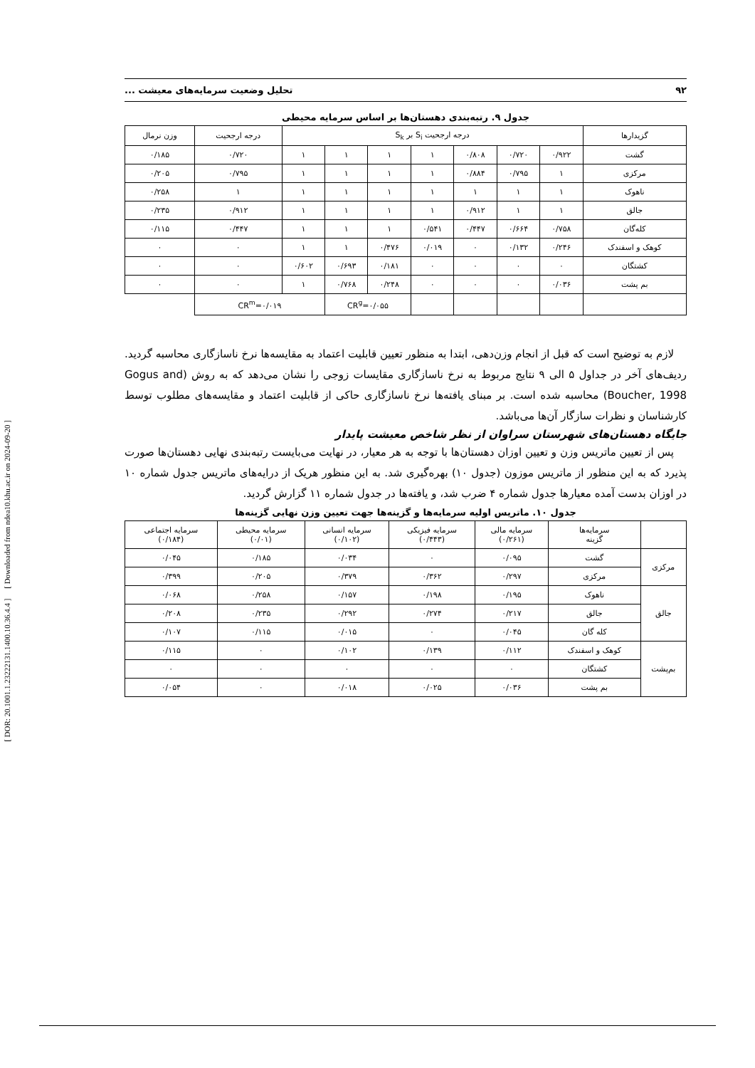[ DOR: 20.1001.1.23222131.1400.10.36.4.4 ] [ Downloaded from ndea10.khu.ac.ir on 2024-09-20 ]
۹۲ تحلیل وضعیت سرمایه‌های معیشت ...
جدول ۹. رتبه‌بندی دهستان‌ها بر اساس سرمایه محیطی
| گزیدارها | درجه ارجحیت S<sub>i</sub> بر S<sub>k</sub> | | | | | | | درجه ارجحیت | وزن نرمال |
| گشت | ۰/۹۲۲ | ۰/۷۲۰ | ۰/۸۰۸ | ۱ | ۱ | ۱ | ۱ | ۰/۷۲۰ | ۰/۱۸۵ |
| مرکزی | ۱ | ۰/۷۹۵ | ۰/۸۸۴ | ۱ | ۱ | ۱ | ۱ | ۰/۷۹۵ | ۰/۲۰۵ |
| ناهوک | ۱ | ۱ | ۱ | ۱ | ۱ | ۱ | ۱ | ۱ | ۰/۲۵۸ |
| جالق | ۱ | ۱ | ۰/۹۱۲ | ۱ | ۱ | ۱ | ۱ | ۰/۹۱۲ | ۰/۲۳۵ |
| کله‌گان | ۰/۷۵۸ | ۰/۶۶۴ | ۰/۴۴۷ | ۰/۵۴۱ | ۱ | ۱ | ۱ | ۰/۴۴۷ | ۰/۱۱۵ |
| کوهک و اسفندک | ۰/۲۴۶ | ۰/۱۳۲ | ۰ | ۰/۰۱۹ | ۰/۴۷۶ | ۱ | ۱ | ۰ | ۰ |
| کشتگان | ۰ | ۰ | ۰ | ۰ | ۰/۱۸۱ | ۰/۶۹۳ | ۰/۶۰۲ | ۰ | ۰ |
| بم پشت | ۰/۰۳۶ | ۰ | ۰ | ۰ | ۰/۲۴۸ | ۰/۷۶۸ | ۱ | ۰ | ۰ |
| | | | | | CR<sup>g</sup>=۰/۰۵۵ | | CR<sup>m</sup>=۰/۰۱۹ | | |
لازم به توضیح است که قبل از انجام وزن‌دهی، ابتدا به منظور تعیین قابلیت اعتماد به مقایسه‌ها نرخ ناسازگاری محاسبه گردید. ردیف‌های آخر در جداول ۵ الی ۹ نتایج مربوط به نرخ ناسازگاری مقایسات زوجی را نشان می‌دهد که به روش (Gogus and Boucher, 1998) محاسبه شده است. بر مبنای یافته‌ها نرخ ناسازگاری حاکی از قابلیت اعتماد و مقایسه‌های مطلوب توسط کارشناسان و نظرات سازگار آن‌ها می‌باشد.
جایگاه دهستان‌های شهرستان سراوان از نظر شاخص معیشت پایدار
پس از تعیین ماتریس وزن و تعیین اوزان دهستان‌ها با توجه به هر معیار، در نهایت می‌بایست رتبه‌بندی نهایی دهستان‌ها صورت پذیرد که به این منظور از ماتریس موزون (جدول ۱۰) بهره‌گیری شد. به این منظور هریک از درایه‌های ماتریس جدول شماره ۱۰ در اوزان بدست آمده معیارها جدول شماره ۴ ضرب شد، و یافته‌ها در جدول شماره ۱۱ گزارش گردید.
جدول ۱۰. ماتریس اولیه سرمایه‌ها و گزینه‌ها جهت تعیین وزن نهایی گزینه‌ها
| | سرمایه‌ها گزینه | سرمایه مالی (۰/۲۶۱) | سرمایه فیزیکی (۰/۴۴۳) | سرمایه انسانی (۰/۱۰۲) | سرمایه محیطی (۰/۰۱) | سرمایه اجتماعی (۰/۱۸۴) |
| مرکزی | گشت | ۰/۰۹۵ | ۰ | ۰/۰۳۴ | ۰/۱۸۵ | ۰/۰۴۵ |
| | مرکزی | ۰/۲۹۷ | ۰/۳۶۲ | ۰/۳۷۹ | ۰/۲۰۵ | ۰/۳۹۹ |
| جالق | ناهوک | ۰/۱۹۵ | ۰/۱۹۸ | ۰/۱۵۷ | ۰/۲۵۸ | ۰/۰۶۸ |
| | جالق | ۰/۲۱۷ | ۰/۲۷۴ | ۰/۲۹۲ | ۰/۲۳۵ | ۰/۲۰۸ |
| | کله گان | ۰/۰۴۵ | ۰ | ۰/۰۱۵ | ۰/۱۱۵ | ۰/۱۰۷ |
| بم‌پشت | کوهک و اسفندک | ۰/۱۱۲ | ۰/۱۳۹ | ۰/۱۰۲ | ۰ | ۰/۱۱۵ |
| | کشتگان | ۰ | ۰ | ۰ | ۰ | ۰ |
| | بم پشت | ۰/۰۳۶ | ۰/۰۲۵ | ۰/۰۱۸ | ۰ | ۰/۰۵۴ |